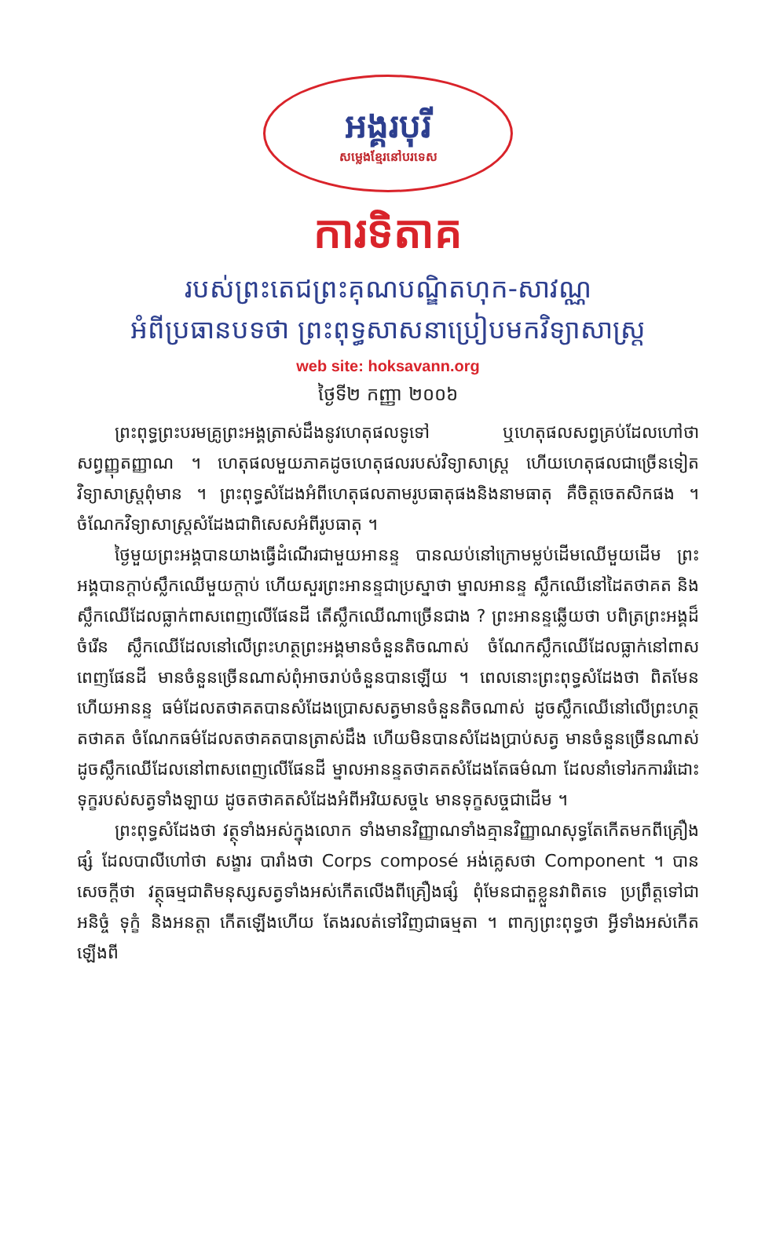អង្គរបុរី
សម្លេងខ្មែរនៅបរទេស
ការទិតាគ
របស់ព្រះតេជព្រះគុណបណ្ឌិតហុក-សាវណ្ណ
អំពីប្រធានបទថា ព្រះពុទ្ធសាសនាប្រៀបមកវិទ្យាសាស្ត្រ
web site: hoksavann.org
ថ្ងៃទី២ កញ្ញា ២០០៦
ព្រះពុទ្ធព្រះបរមគ្រូព្រះអង្គត្រាស់ដឹងនូវហេតុផលទូទៅ ឬហេតុផលសព្វគ្រប់ដែលហៅថាសព្វញ្ញុតញ្ញាណ ។ ហេតុផលមួយភាគដូចហេតុផលរបស់វិទ្យាសាស្ត្រ ហើយហេតុផលជាច្រើនទៀតវិទ្យាសាស្ត្រពុំមាន ។ ព្រះពុទ្ធសំដែងអំពីហេតុផលតាមរូបធាតុផងនិងនាមធាតុ គឺចិត្តចេតសិកផង ។ ចំណែកវិទ្យាសាស្ត្រសំដែងជាពិសេសអំពីរូបធាតុ ។
ថ្ងៃមួយព្រះអង្គបានយាងធ្វើដំណើរជាមួយអានន្ទ បានឈប់នៅក្រោមម្លប់ដើមឈើមួយដើម ព្រះអង្គបានក្តាប់ស្លឹកឈើមួយក្តាប់ ហើយសួរព្រះអានន្ទជាប្រស្នាថា ម្នាលអានន្ទ ស្លឹកឈើនៅដៃតថាគត និងស្លឹកឈើដែលធ្លាក់ពាសពេញលើផែនដី តើស្លឹកឈើណាច្រើនជាង ? ព្រះអានន្ទឆ្លើយថា បពិត្រព្រះអង្គដ៏ចំរើន ស្លឹកឈើដែលនៅលើព្រះហត្ថព្រះអង្គមានចំនួនតិចណាស់ ចំណែកស្លឹកឈើដែលធ្លាក់នៅពាសពេញផែនដី មានចំនួនច្រើនណាស់ពុំអាចរាប់ចំនួនបានឡើយ ។ ពេលនោះព្រះពុទ្ធសំដែងថា ពិតមែនហើយអានន្ទ ធម៌ដែលតថាគតបានសំដែងប្រោសសត្វមានចំនួនតិចណាស់ ដូចស្លឹកឈើនៅលើព្រះហត្ថតថាគត ចំណែកធម៌ដែលតថាគតបានត្រាស់ដឹង ហើយមិនបានសំដែងប្រាប់សត្វ មានចំនួនច្រើនណាស់ដូចស្លឹកឈើដែលនៅពាសពេញលើផែនដី ម្នាលអានន្ទតថាគតសំដែងតែធម៌ណា ដែលនាំទៅរកការរំដោះទុក្ខរបស់សត្វទាំងឡាយ ដូចតថាគតសំដែងអំពីអរិយសច្ច៤ មានទុក្ខសច្ចជាដើម ។
ព្រះពុទ្ធសំដែងថា វត្ថុទាំងអស់ក្នុងលោក ទាំងមានវិញ្ញាណទាំងគ្មានវិញ្ញាណសុទ្ធតែកើតមកពីគ្រឿងផ្សំ ដែលបាលីហៅថា សង្ខារ បារាំងថា Corps composé អង់គ្លេសថា Component ។ បានសេចក្តីថា វត្ថុធម្មជាតិមនុស្សសត្វទាំងអស់កើតលើងពីគ្រឿងផ្សំ ពុំមែនជាតួខ្លួនវាពិតទេ ប្រព្រឹត្តទៅជាអនិច្ចំ ទុក្ខំ និងអនត្តា កើតឡើងហើយ តែងរលត់ទៅវិញជាធម្មតា ។ ពាក្យព្រះពុទ្ធថា អ្វីទាំងអស់កើតឡើងពី